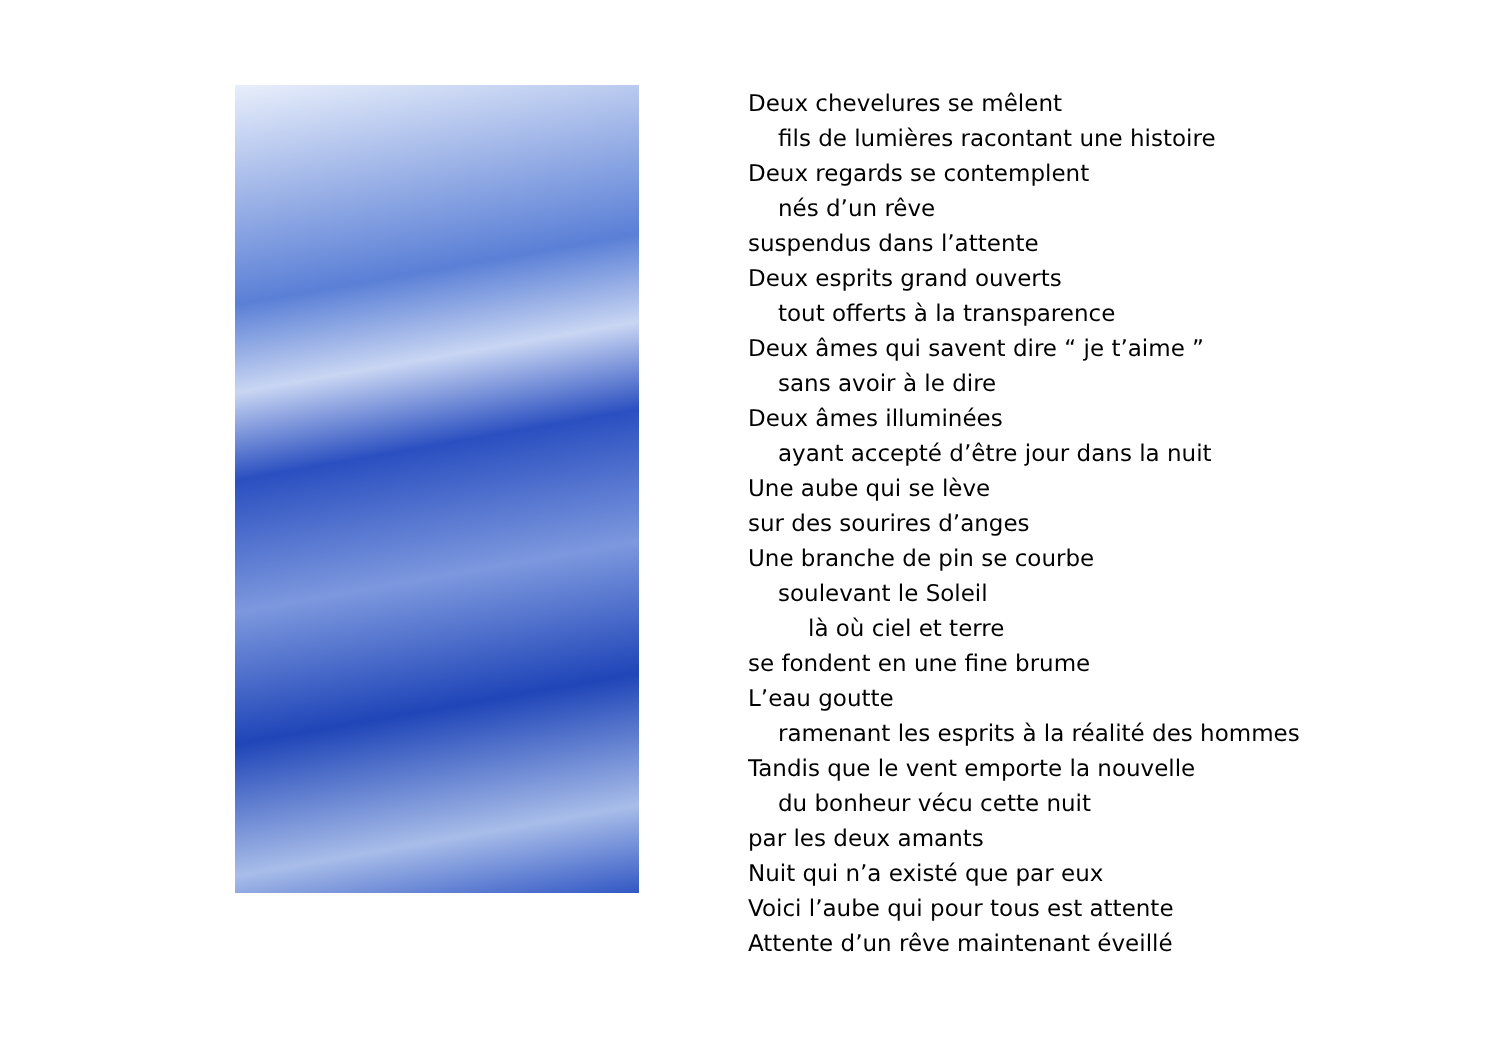Deux chevelures se mêlent
fils de lumières racontant une histoire
Deux regards se contemplent
nés d’un rêve
suspendus dans l’attente
Deux esprits grand ouverts
tout offerts à la transparence
Deux âmes qui savent dire “ je t’aime ”
sans avoir à le dire
Deux âmes illuminées
ayant accepté d’être jour dans la nuit
Une aube qui se lève
sur des sourires d’anges
Une branche de pin se courbe
soulevant le Soleil
là où ciel et terre
se fondent en une fine brume
L’eau goutte
ramenant les esprits à la réalité des hommes
Tandis que le vent emporte la nouvelle
du bonheur vécu cette nuit
par les deux amants
Nuit qui n’a existé que par eux
Voici l’aube qui pour tous est attente
Attente d’un rêve maintenant éveillé